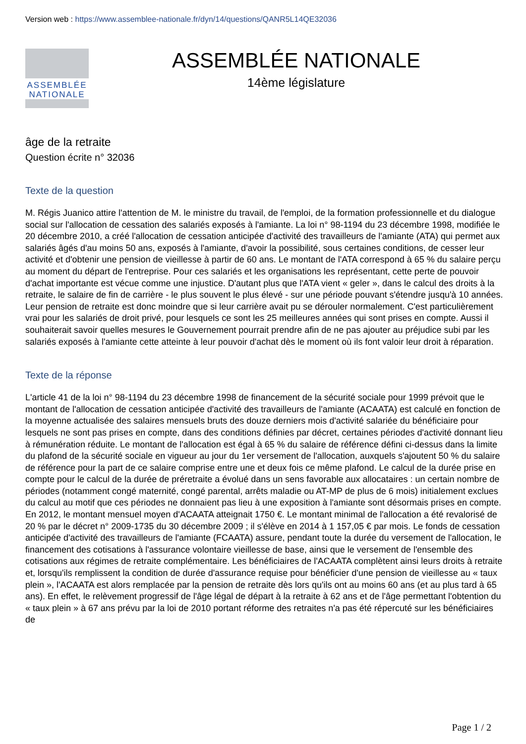Version web : https://www.assemblee-nationale.fr/dyn/14/questions/QANR5L14QE32036
ASSEMBLÉE
NATIONALE
ASSEMBLÉE NATIONALE
14ème législature
âge de la retraite
Question écrite n° 32036
Texte de la question
M. Régis Juanico attire l'attention de M. le ministre du travail, de l'emploi, de la formation professionnelle et du dialogue social sur l'allocation de cessation des salariés exposés à l'amiante. La loi n° 98-1194 du 23 décembre 1998, modifiée le 20 décembre 2010, a créé l'allocation de cessation anticipée d'activité des travailleurs de l'amiante (ATA) qui permet aux salariés âgés d'au moins 50 ans, exposés à l'amiante, d'avoir la possibilité, sous certaines conditions, de cesser leur activité et d'obtenir une pension de vieillesse à partir de 60 ans. Le montant de l'ATA correspond à 65 % du salaire perçu au moment du départ de l'entreprise. Pour ces salariés et les organisations les représentant, cette perte de pouvoir d'achat importante est vécue comme une injustice. D'autant plus que l'ATA vient « geler », dans le calcul des droits à la retraite, le salaire de fin de carrière - le plus souvent le plus élevé - sur une période pouvant s'étendre jusqu'à 10 années. Leur pension de retraite est donc moindre que si leur carrière avait pu se dérouler normalement. C'est particulièrement vrai pour les salariés de droit privé, pour lesquels ce sont les 25 meilleures années qui sont prises en compte. Aussi il souhaiterait savoir quelles mesures le Gouvernement pourrait prendre afin de ne pas ajouter au préjudice subi par les salariés exposés à l'amiante cette atteinte à leur pouvoir d'achat dès le moment où ils font valoir leur droit à réparation.
Texte de la réponse
L'article 41 de la loi n° 98-1194 du 23 décembre 1998 de financement de la sécurité sociale pour 1999 prévoit que le montant de l'allocation de cessation anticipée d'activité des travailleurs de l'amiante (ACAATA) est calculé en fonction de la moyenne actualisée des salaires mensuels bruts des douze derniers mois d'activité salariée du bénéficiaire pour lesquels ne sont pas prises en compte, dans des conditions définies par décret, certaines périodes d'activité donnant lieu à rémunération réduite. Le montant de l'allocation est égal à 65 % du salaire de référence défini ci-dessus dans la limite du plafond de la sécurité sociale en vigueur au jour du 1er versement de l'allocation, auxquels s'ajoutent 50 % du salaire de référence pour la part de ce salaire comprise entre une et deux fois ce même plafond. Le calcul de la durée prise en compte pour le calcul de la durée de préretraite a évolué dans un sens favorable aux allocataires : un certain nombre de périodes (notamment congé maternité, congé parental, arrêts maladie ou AT-MP de plus de 6 mois) initialement exclues du calcul au motif que ces périodes ne donnaient pas lieu à une exposition à l'amiante sont désormais prises en compte. En 2012, le montant mensuel moyen d'ACAATA atteignait 1750 €. Le montant minimal de l'allocation a été revalorisé de 20 % par le décret n° 2009-1735 du 30 décembre 2009 ; il s'élève en 2014 à 1 157,05 € par mois. Le fonds de cessation anticipée d'activité des travailleurs de l'amiante (FCAATA) assure, pendant toute la durée du versement de l'allocation, le financement des cotisations à l'assurance volontaire vieillesse de base, ainsi que le versement de l'ensemble des cotisations aux régimes de retraite complémentaire. Les bénéficiaires de l'ACAATA complètent ainsi leurs droits à retraite et, lorsqu'ils remplissent la condition de durée d'assurance requise pour bénéficier d'une pension de vieillesse au « taux plein », l'ACAATA est alors remplacée par la pension de retraite dès lors qu'ils ont au moins 60 ans (et au plus tard à 65 ans). En effet, le relèvement progressif de l'âge légal de départ à la retraite à 62 ans et de l'âge permettant l'obtention du « taux plein » à 67 ans prévu par la loi de 2010 portant réforme des retraites n'a pas été répercuté sur les bénéficiaires de
Page 1 / 2